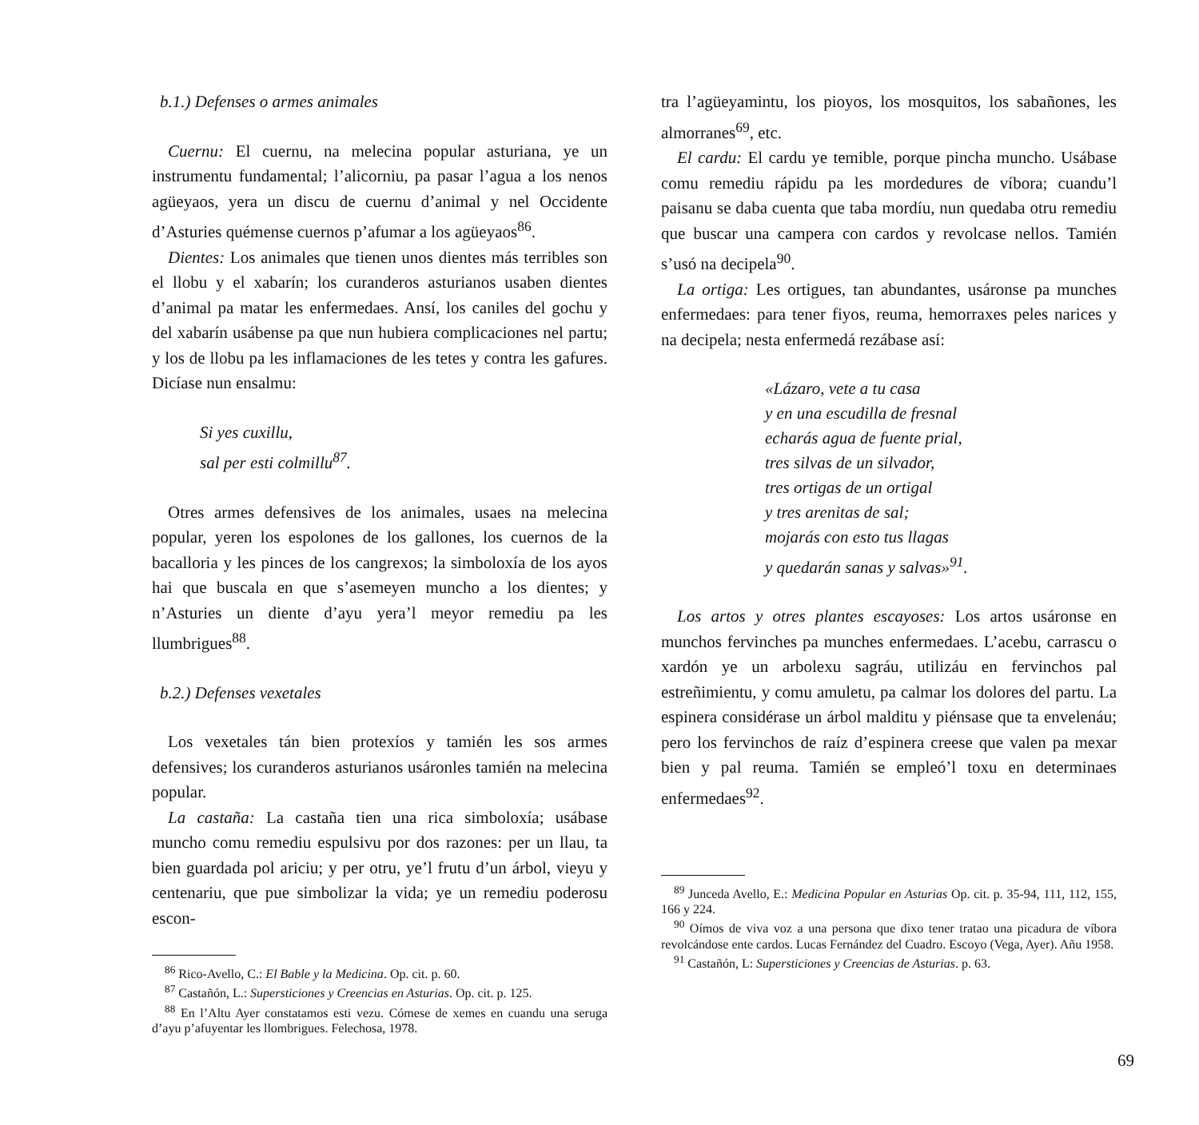b.1.) Defenses o armes animales
Cuernu: El cuernu, na melecina popular asturiana, ye un instrumentu fundamental; l’alicorniu, pa pasar l’agua a los nenos agüeyaos, yera un discu de cuernu d’animal y nel Occidente d’Asturies quémense cuernos p’afumar a los agüeyaos<sup>86</sup>.
Dientes: Los animales que tienen unos dientes más terribles son el llobu y el xabarín; los curanderos asturianos usaben dientes d’animal pa matar les enfermedaes. Ansí, los caniles del gochu y del xabarín usábense pa que nun hubiera complicaciones nel partu; y los de llobu pa les inflamaciones de les tetes y contra les gafures. Dicíase nun ensalmu:
Si yes cuxillu,
sal per esti colmillu<sup>87</sup>.
Otres armes defensives de los animales, usaes na melecina popular, yeren los espolones de los gallones, los cuernos de la bacalloria y les pinces de los cangrexos; la simboloxía de los ayos hai que buscala en que s’asemeyen muncho a los dientes; y n’Asturies un diente d’ayu yera’l meyor remediu pa les llumbrigues<sup>88</sup>.
b.2.) Defenses vexetales
Los vexetales tán bien protexíos y tamién les sos armes defensives; los curanderos asturianos usáronles tamién na melecina popular.
La castaña: La castaña tien una rica simboloxía; usábase muncho comu remediu espulsivu por dos razones: per un llau, ta bien guardada pol ariciu; y per otru, ye’l frutu d’un árbol, vieyu y centenariu, que pue simbolizar la vida; ye un remediu poderosu escon-
<sup>86</sup> Rico-Avello, C.: El Bable y la Medicina. Op. cit. p. 60.
<sup>87</sup> Castañón, L.: Supersticiones y Creencias en Asturias. Op. cit. p. 125.
<sup>88</sup> En l’Altu Ayer constatamos esti vezu. Cómese de xemes en cuandu una seruga d’ayu p’afuyentar les llombrigues. Felechosa, 1978.
tra l’agüeyamintu, los pioyos, los mosquitos, los sabañones, les almorranes<sup>69</sup>, etc.
El cardu: El cardu ye temible, porque pincha muncho. Usábase comu remediu rápidu pa les mordedures de víbora; cuandu’l paisanu se daba cuenta que taba mordíu, nun quedaba otru remediu que buscar una campera con cardos y revolcase nellos. Tamién s’usó na decipela<sup>90</sup>.
La ortiga: Les ortigues, tan abundantes, usáronse pa munches enfermedaes: para tener fiyos, reuma, hemorraxes peles narices y na decipela; nesta enfermedá rezábase así:
«Lázaro, vete a tu casa
y en una escudilla de fresnal
echarás agua de fuente prial,
tres silvas de un silvador,
tres ortigas de un ortigal
y tres arenitas de sal;
mojarás con esto tus llagas
y quedarán sanas y salvas»<sup>91</sup>.
Los artos y otres plantes escayoses: Los artos usáronse en munchos fervinches pa munches enfermedaes. L’acebu, carrascu o xardón ye un arbolexu sagráu, utilizáu en fervinchos pal estreñimientu, y comu amuletu, pa calmar los dolores del partu. La espinera considérase un árbol malditu y piénsase que ta envelenáu; pero los fervinchos de raíz d’espinera creese que valen pa mexar bien y pal reuma. Tamién se empleó’l toxu en determinaes enfermedaes<sup>92</sup>.
<sup>89</sup> Junceda Avello, E.: Medicina Popular en Asturias Op. cit. p. 35-94, 111, 112, 155, 166 y 224.
<sup>90</sup> Oímos de viva voz a una persona que dixo tener tratao una picadura de víbora revolcándose ente cardos. Lucas Fernández del Cuadro. Escoyo (Vega, Ayer). Añu 1958.
<sup>91</sup> Castañón, L: Supersticiones y Creencias de Asturias. p. 63.
69